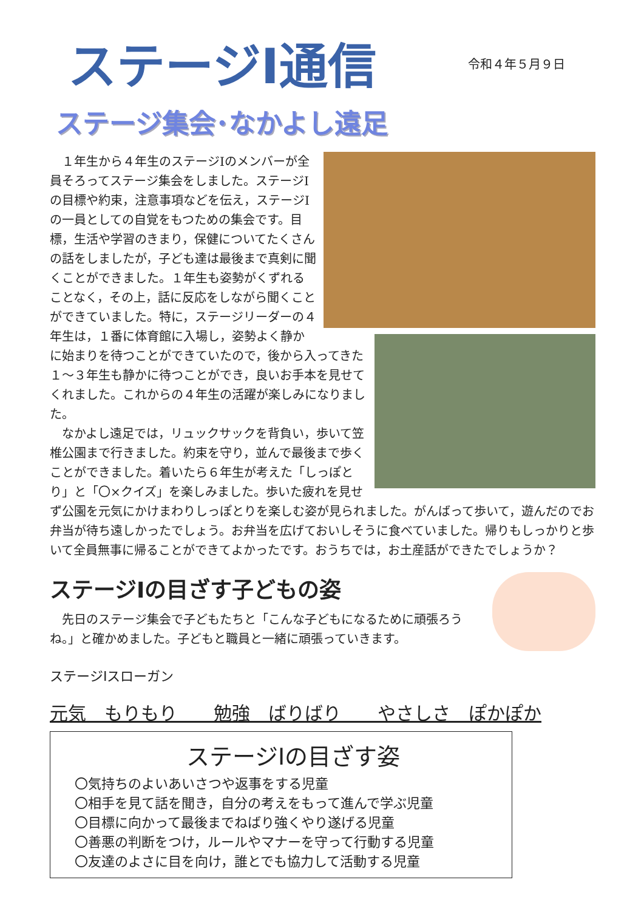ステージⅠ通信
令和４年５月９日
ステージ集会･なかよし遠足
　１年生から４年生のステージⅠのメンバーが全員そろってステージ集会をしました。ステージⅠの目標や約束，注意事項などを伝え，ステージⅠの一員としての自覚をもつための集会です。目標，生活や学習のきまり，保健についてたくさんの話をしましたが，子ども達は最後まで真剣に聞くことができました。１年生も姿勢がくずれることなく，その上，話に反応をしながら聞くことができていました。特に，ステージリーダーの４年生は，１番に体育館に入場し，姿勢よく静かに始まりを待つことができていたので，後から入ってきた１～３年生も静かに待つことができ，良いお手本を見せてくれました。これからの４年生の活躍が楽しみになりました。
　なかよし遠足では，リュックサックを背負い，歩いて笠椎公園まで行きました。約束を守り，並んで最後まで歩くことができました。着いたら６年生が考えた「しっぽとり」と「〇×クイズ」を楽しみました。歩いた疲れを見せず公園を元気にかけまわりしっぽとりを楽しむ姿が見られました。がんばって歩いて，遊んだのでお弁当が待ち遠しかったでしょう。お弁当を広げておいしそうに食べていました。帰りもしっかりと歩いて全員無事に帰ることができてよかったです。おうちでは，お土産話ができたでしょうか？
ステージⅠの目ざす子どもの姿
　先日のステージ集会で子どもたちと「こんな子どもになるために頑張ろうね。」と確かめました。子どもと職員と一緒に頑張っていきます。
ステージⅠスローガン
元気　もりもり　　勉強　ばりばり　　やさしさ　ぽかぽか
ステージⅠの目ざす姿
〇気持ちのよいあいさつや返事をする児童
〇相手を見て話を聞き，自分の考えをもって進んで学ぶ児童
〇目標に向かって最後までねばり強くやり遂げる児童
〇善悪の判断をつけ，ルールやマナーを守って行動する児童
〇友達のよさに目を向け，誰とでも協力して活動する児童